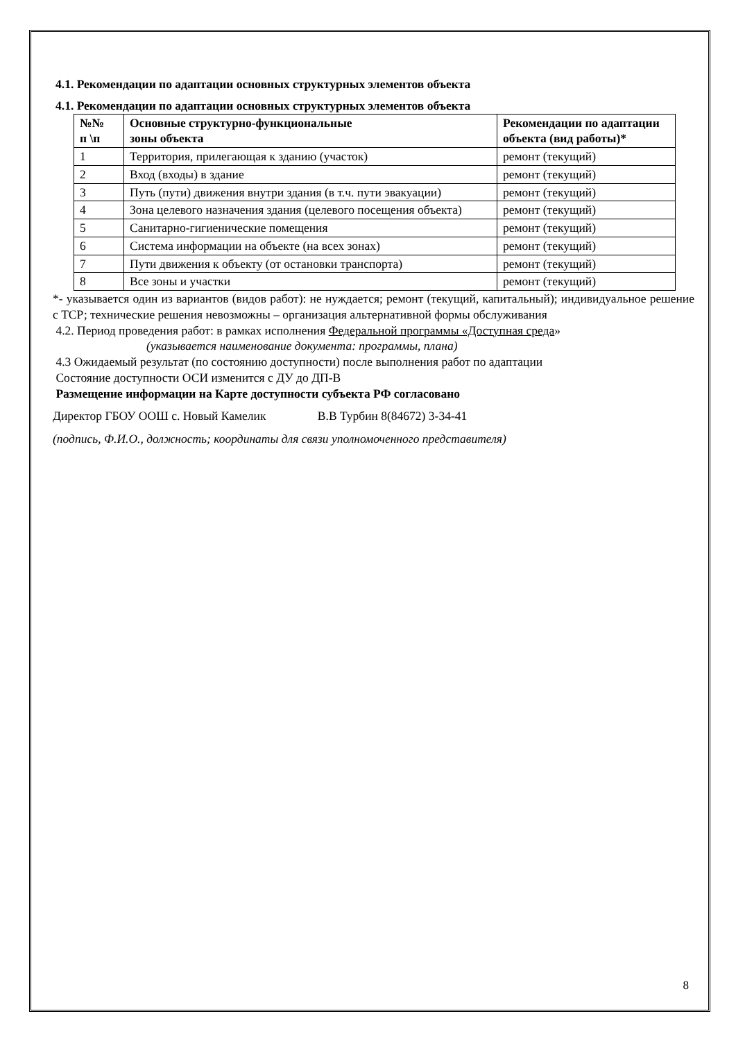4.1. Рекомендации по адаптации основных структурных элементов объекта
4.1. Рекомендации по адаптации основных структурных элементов объекта
| №№ п \п | Основные структурно-функциональные зоны объекта | Рекомендации по адаптации объекта (вид работы)* |
| --- | --- | --- |
| 1 | Территория, прилегающая к зданию (участок) | ремонт (текущий) |
| 2 | Вход (входы) в здание | ремонт (текущий) |
| 3 | Путь (пути) движения внутри здания (в т.ч. пути эвакуации) | ремонт (текущий) |
| 4 | Зона целевого назначения здания (целевого посещения объекта) | ремонт (текущий) |
| 5 | Санитарно-гигиенические помещения | ремонт (текущий) |
| 6 | Система информации на объекте (на всех зонах) | ремонт (текущий) |
| 7 | Пути движения к объекту (от остановки транспорта) | ремонт (текущий) |
| 8 | Все зоны и участки | ремонт (текущий) |
*- указывается один из вариантов (видов работ): не нуждается; ремонт (текущий, капитальный); индивидуальное решение с ТСР; технические решения невозможны – организация альтернативной формы обслуживания
4.2. Период проведения работ: в рамках исполнения Федеральной программы «Доступная среда»
(указывается наименование документа: программы, плана)
4.3 Ожидаемый результат (по состоянию доступности) после выполнения работ по адаптации
Состояние доступности ОСИ изменится с ДУ до ДП-В
Размещение информации на Карте доступности субъекта РФ согласовано
Директор ГБОУ ООШ с. Новый Камелик В.В Турбин 8(84672) 3-34-41
(подпись, Ф.И.О., должность; координаты для связи уполномоченного представителя)
8